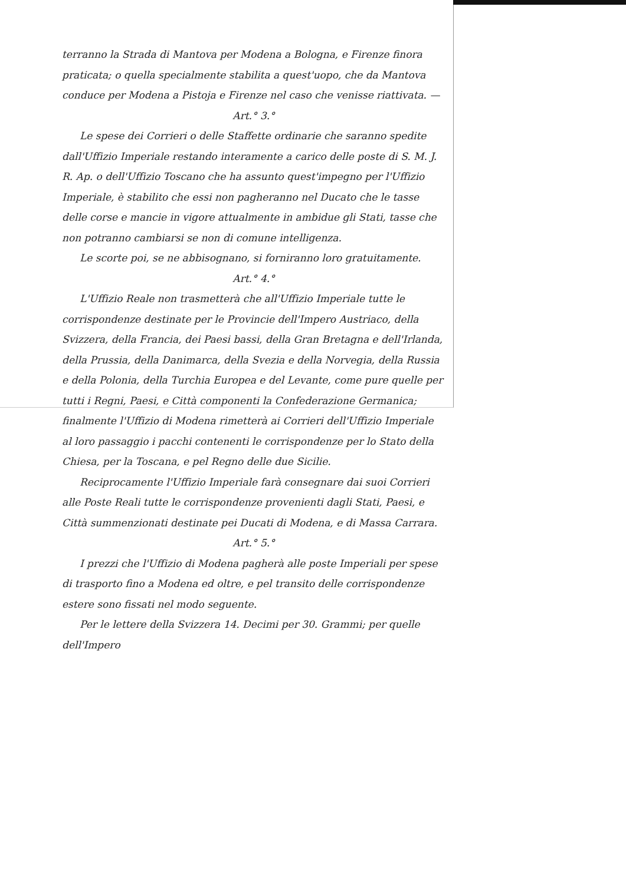terranno la Strada di Mantova per Modena a Bologna, e Firenze finora praticata; o quella specialmente stabilita a quest'uopo, che da Mantova conduce per Modena a Pistoja e Firenze nel caso che venisse riattivata. —
Art.° 3.°
Le spese dei Corrieri o delle Staffette ordinarie che saranno spedite dall'Uffizio Imperiale restando interamente a carico delle poste di S. M. J. R. Ap. o dell'Uffizio Toscano che ha assunto quest'impegno per l'Uffizio Imperiale, è stabilito che essi non pagheranno nel Ducato che le tasse delle corse e mancie in vigore attualmente in ambidue gli Stati, tasse che non potranno cambiarsi se non di comune intelligenza.
Le scorte poi, se ne abbisognano, si forniranno loro gratuitamente.
Art.° 4.°
L'Uffizio Reale non trasmetterà che all'Uffizio Imperiale tutte le corrispondenze destinate per le Provincie dell'Impero Austriaco, della Svizzera, della Francia, dei Paesi bassi, della Gran Bretagna e dell'Irlanda, della Prussia, della Danimarca, della Svezia e della Norvegia, della Russia e della Polonia, della Turchia Europea e del Levante, come pure quelle per tutti i Regni, Paesi, e Città componenti la Confederazione Germanica; finalmente l'Uffizio di Modena rimetterà ai Corrieri dell'Uffizio Imperiale al loro passaggio i pacchi contenenti le corrispondenze per lo Stato della Chiesa, per la Toscana, e pel Regno delle due Sicilie.
Reciprocamente l'Uffizio Imperiale farà consegnare dai suoi Corrieri alle Poste Reali tutte le corrispondenze provenienti dagli Stati, Paesi, e Città summenzionati destinate pei Ducati di Modena, e di Massa Carrara.
Art.° 5.°
I prezzi che l'Uffizio di Modena pagherà alle poste Imperiali per spese di trasporto fino a Modena ed oltre, e pel transito delle corrispondenze estere sono fissati nel modo seguente.
Per le lettere della Svizzera 14. Decimi per 30. Grammi; per quelle dell'Impero